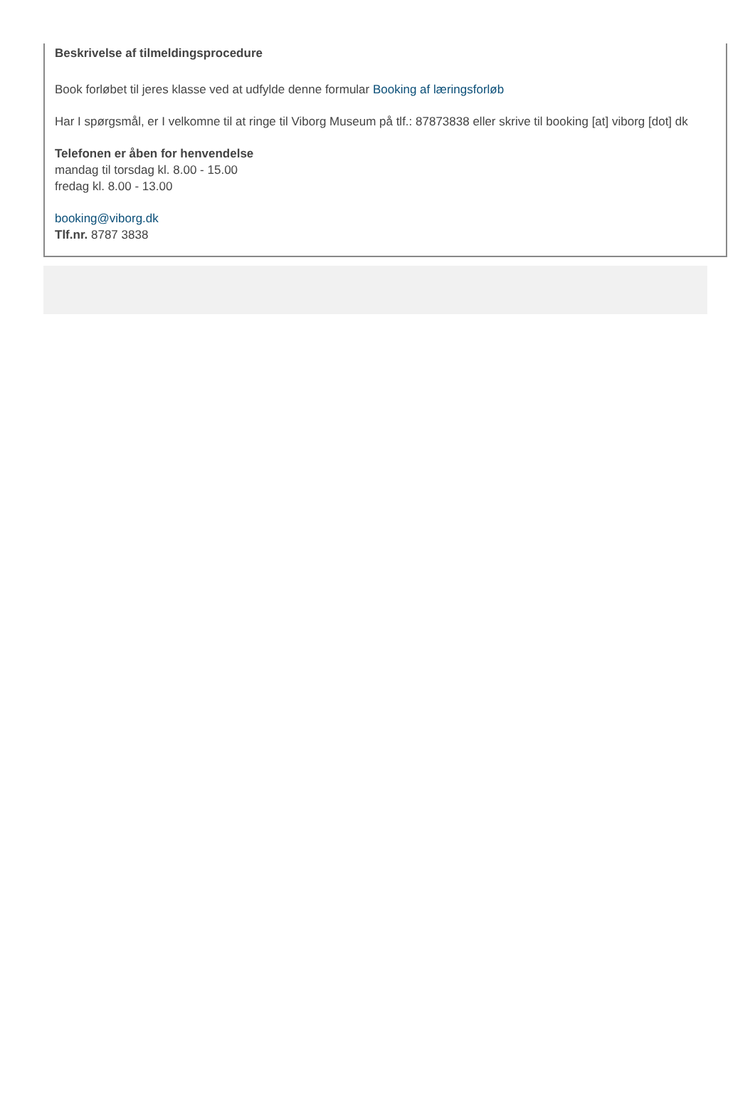Beskrivelse af tilmeldingsprocedure
Book forløbet til jeres klasse ved at udfylde denne formular Booking af læringsforløb
Har I spørgsmål, er I velkomne til at ringe til Viborg Museum på tlf.: 87873838 eller skrive til booking [at] viborg [dot] dk
Telefonen er åben for henvendelse
mandag til torsdag kl. 8.00 - 15.00
fredag kl. 8.00 - 13.00
booking@viborg.dk
Tlf.nr. 8787 3838